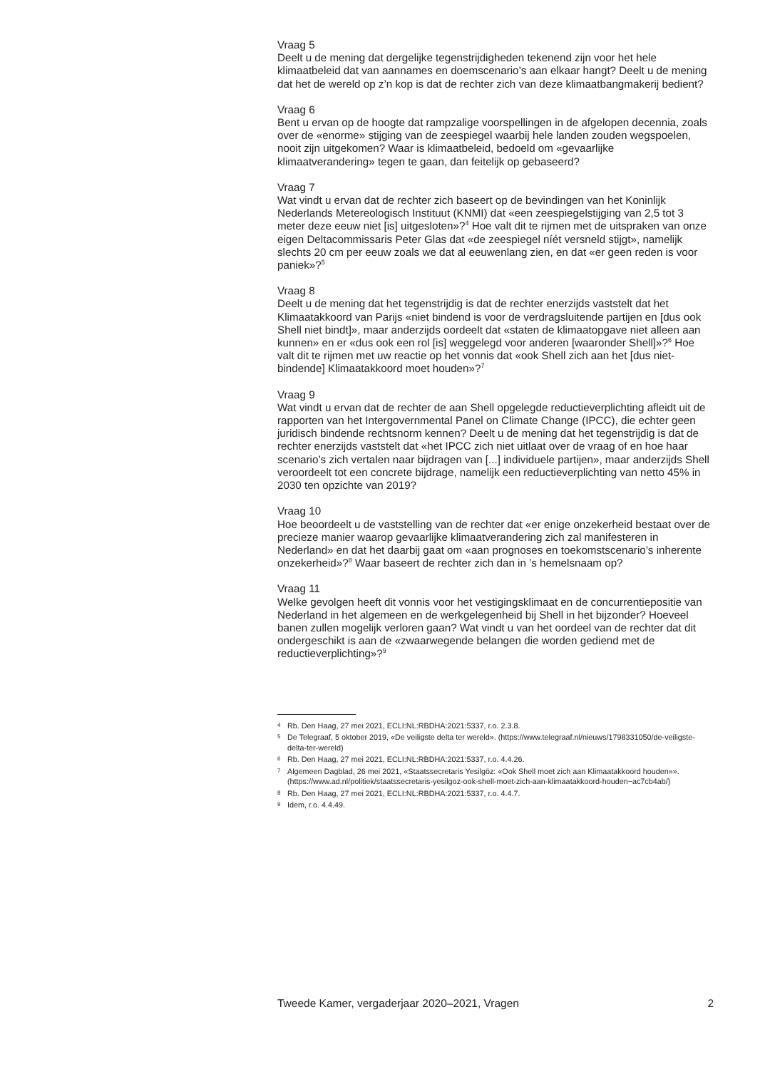Vraag 5
Deelt u de mening dat dergelijke tegenstrijdigheden tekenend zijn voor het hele klimaatbeleid dat van aannames en doemscenario’s aan elkaar hangt? Deelt u de mening dat het de wereld op z’n kop is dat de rechter zich van deze klimaatbangmakerij bedient?
Vraag 6
Bent u ervan op de hoogte dat rampzalige voorspellingen in de afgelopen decennia, zoals over de «enorme» stijging van de zeespiegel waarbij hele landen zouden wegspoelen, nooit zijn uitgekomen? Waar is klimaatbeleid, bedoeld om «gevaarlijke klimaatverandering» tegen te gaan, dan feitelijk op gebaseerd?
Vraag 7
Wat vindt u ervan dat de rechter zich baseert op de bevindingen van het Koninlijk Nederlands Metereologisch Instituut (KNMI) dat «een zeespiegelstijging van 2,5 tot 3 meter deze eeuw niet [is] uitgesloten»?<sup>4</sup> Hoe valt dit te rijmen met de uitspraken van onze eigen Deltacommissaris Peter Glas dat «de zeespiegel níét versneld stijgt», namelijk slechts 20 cm per eeuw zoals we dat al eeuwenlang zien, en dat «er geen reden is voor paniek»?<sup>5</sup>
Vraag 8
Deelt u de mening dat het tegenstrijdig is dat de rechter enerzijds vaststelt dat het Klimaatakkoord van Parijs «niet bindend is voor de verdragsluitende partijen en [dus ook Shell niet bindt]», maar anderzijds oordeelt dat «staten de klimaatopgave niet alleen aan kunnen» en er «dus ook een rol [is] weggelegd voor anderen [waaronder Shell]»?<sup>6</sup> Hoe valt dit te rijmen met uw reactie op het vonnis dat «ook Shell zich aan het [dus niet-bindende] Klimaatakkoord moet houden»?<sup>7</sup>
Vraag 9
Wat vindt u ervan dat de rechter de aan Shell opgelegde reductieverplichting afleidt uit de rapporten van het Intergovernmental Panel on Climate Change (IPCC), die echter geen juridisch bindende rechtsnorm kennen? Deelt u de mening dat het tegenstrijdig is dat de rechter enerzijds vaststelt dat «het IPCC zich niet uitlaat over de vraag of en hoe haar scenario’s zich vertalen naar bijdragen van [...] individuele partijen», maar anderzijds Shell veroordeelt tot een concrete bijdrage, namelijk een reductieverplichting van netto 45% in 2030 ten opzichte van 2019?
Vraag 10
Hoe beoordeelt u de vaststelling van de rechter dat «er enige onzekerheid bestaat over de precieze manier waarop gevaarlijke klimaatverandering zich zal manifesteren in Nederland» en dat het daarbij gaat om «aan prognoses en toekomstscenario’s inherente onzekerheid»?<sup>8</sup> Waar baseert de rechter zich dan in ’s hemelsnaam op?
Vraag 11
Welke gevolgen heeft dit vonnis voor het vestigingsklimaat en de concurrentiepositie van Nederland in het algemeen en de werkgelegenheid bij Shell in het bijzonder? Hoeveel banen zullen mogelijk verloren gaan? Wat vindt u van het oordeel van de rechter dat dit ondergeschikt is aan de «zwaarwegende belangen die worden gediend met de reductieverplichting»?<sup>9</sup>
4 Rb. Den Haag, 27 mei 2021, ECLI:NL:RBDHA:2021:5337, r.o. 2.3.8.
5 De Telegraaf, 5 oktober 2019, «De veiligste delta ter wereld». (https://www.telegraaf.nl/nieuws/1798331050/de-veiligste-delta-ter-wereld)
6 Rb. Den Haag, 27 mei 2021, ECLI:NL:RBDHA:2021:5337, r.o. 4.4.26.
7 Algemeen Dagblad, 26 mei 2021, «Staatssecretaris Yesilgöz: «Ook Shell moet zich aan Klimaatakkoord houden»». (https://www.ad.nl/politiek/staatssecretaris-yesilgoz-ook-shell-moet-zich-aan-klimaatakkoord-houden~ac7cb4ab/)
8 Rb. Den Haag, 27 mei 2021, ECLI:NL:RBDHA:2021:5337, r.o. 4.4.7.
9 Idem, r.o. 4.4.49.
Tweede Kamer, vergaderjaar 2020–2021, Vragen 2